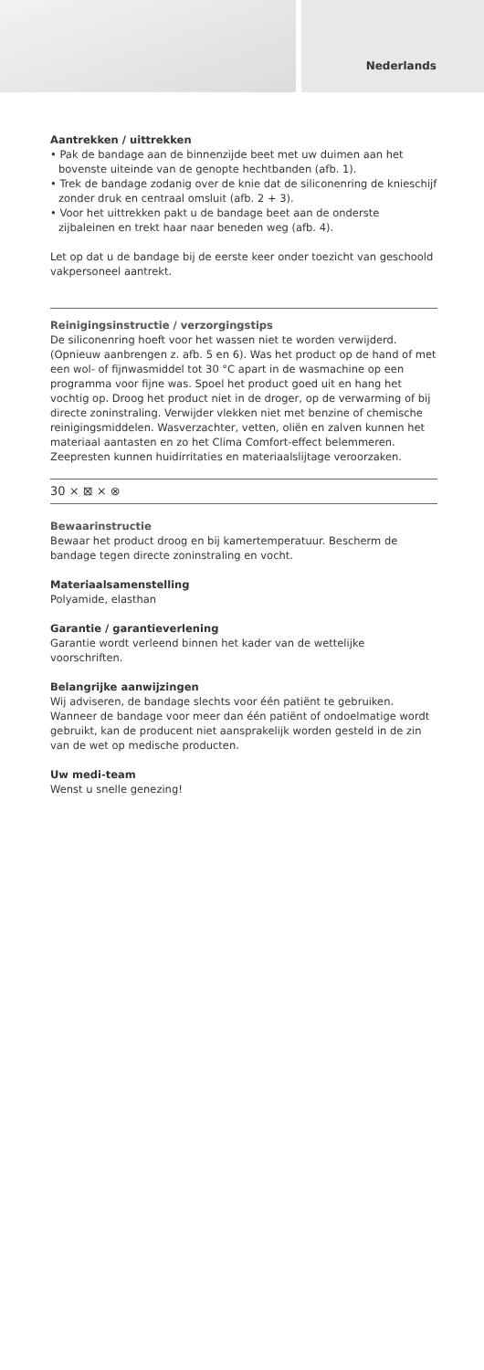Nederlands
Aantrekken / uittrekken
• Pak de bandage aan de binnenzijde beet met uw duimen aan het bovenste uiteinde van de genopte hechtbanden (afb. 1).
• Trek de bandage zodanig over de knie dat de siliconenring de knieschijf zonder druk en centraal omsluit (afb. 2 + 3).
• Voor het uittrekken pakt u de bandage beet aan de onderste zijbaleinen en trekt haar naar beneden weg (afb. 4).
Let op dat u de bandage bij de eerste keer onder toezicht van geschoold vakpersoneel aantrekt.
Reinigingsinstructie / verzorgingstips
De siliconenring hoeft voor het wassen niet te worden verwijderd. (Opnieuw aanbrengen z. afb. 5 en 6). Was het product op de hand of met een wol- of fijnwasmiddel tot 30 °C apart in de wasmachine op een programma voor fijne was. Spoel het product goed uit en hang het vochtig op. Droog het product niet in de droger, op de verwarming of bij directe zoninstraling. Verwijder vlekken niet met benzine of chemische reinigingsmiddelen. Wasverzachter, vetten, oliën en zalven kunnen het materiaal aantasten en zo het Clima Comfort-effect belemmeren. Zeepresten kunnen huidirritaties en materiaalslijtage veroorzaken.
30 ⨯ ⊠ ⨯ ⊗
Bewaarinstructie
Bewaar het product droog en bij kamertemperatuur. Bescherm de bandage tegen directe zoninstraling en vocht.
Materiaalsamenstelling
Polyamide, elasthan
Garantie / garantieverlening
Garantie wordt verleend binnen het kader van de wettelijke voorschriften.
Belangrijke aanwijzingen
Wij adviseren, de bandage slechts voor één patiënt te gebruiken. Wanneer de bandage voor meer dan één patiënt of ondoelmatige wordt gebruikt, kan de producent niet aansprakelijk worden gesteld in de zin van de wet op medische producten.
Uw medi-team
Wenst u snelle genezing!